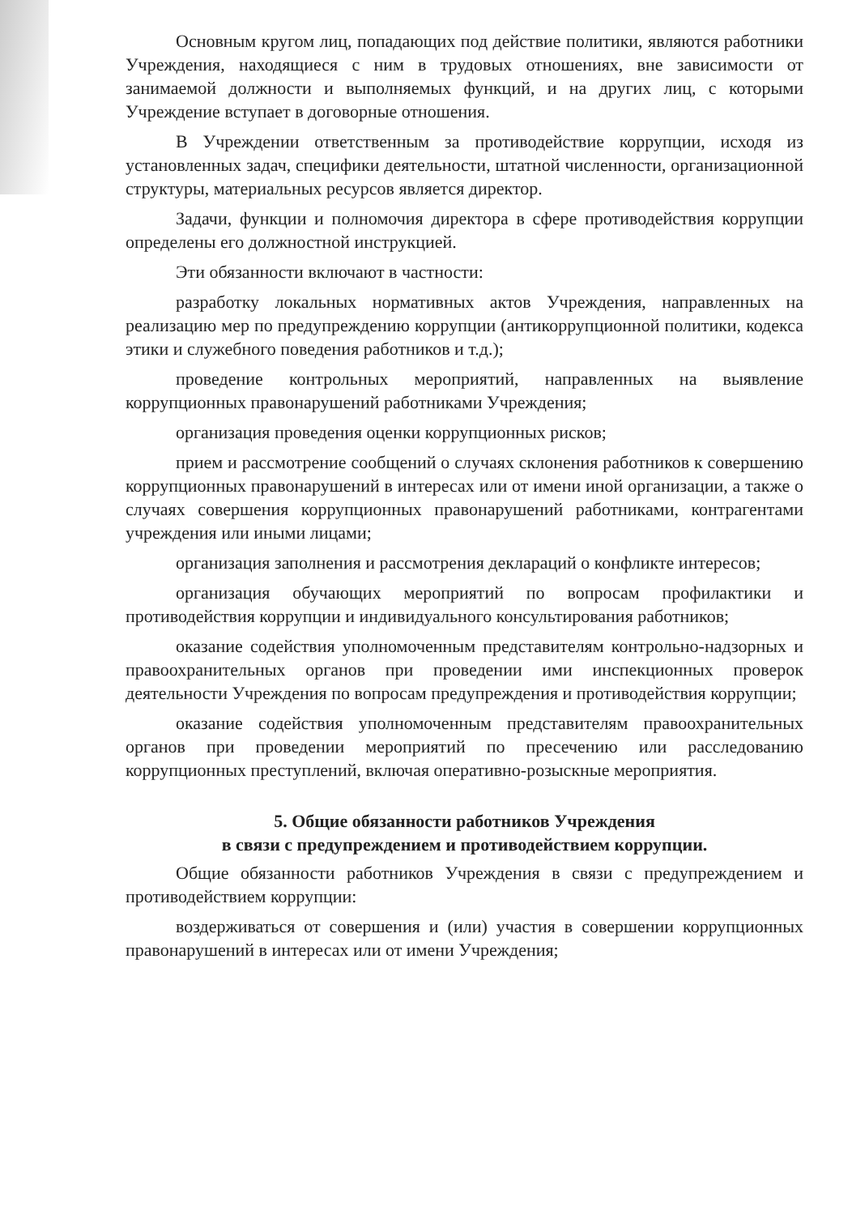Основным кругом лиц, попадающих под действие политики, являются работники Учреждения, находящиеся с ним в трудовых отношениях, вне зависимости от занимаемой должности и выполняемых функций, и на других лиц, с которыми Учреждение вступает в договорные отношения.
В Учреждении ответственным за противодействие коррупции, исходя из установленных задач, специфики деятельности, штатной численности, организационной структуры, материальных ресурсов является директор.
Задачи, функции и полномочия директора в сфере противодействия коррупции определены его должностной инструкцией.
Эти обязанности включают в частности:
разработку локальных нормативных актов Учреждения, направленных на реализацию мер по предупреждению коррупции (антикоррупционной политики, кодекса этики и служебного поведения работников и т.д.);
проведение контрольных мероприятий, направленных на выявление коррупционных правонарушений работниками Учреждения;
организация проведения оценки коррупционных рисков;
прием и рассмотрение сообщений о случаях склонения работников к совершению коррупционных правонарушений в интересах или от имени иной организации, а также о случаях совершения коррупционных правонарушений работниками, контрагентами учреждения или иными лицами;
организация заполнения и рассмотрения деклараций о конфликте интересов;
организация обучающих мероприятий по вопросам профилактики и противодействия коррупции и индивидуального консультирования работников;
оказание содействия уполномоченным представителям контрольно-надзорных и правоохранительных органов при проведении ими инспекционных проверок деятельности Учреждения по вопросам предупреждения и противодействия коррупции;
оказание содействия уполномоченным представителям правоохранительных органов при проведении мероприятий по пресечению или расследованию коррупционных преступлений, включая оперативно-розыскные мероприятия.
5. Общие обязанности работников Учреждения
в связи с предупреждением и противодействием коррупции.
Общие обязанности работников Учреждения в связи с предупреждением и противодействием коррупции:
воздерживаться от совершения и (или) участия в совершении коррупционных правонарушений в интересах или от имени Учреждения;